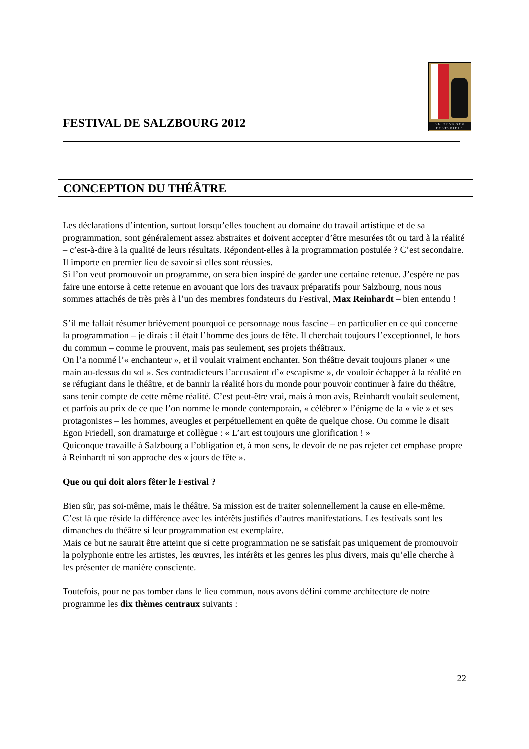FESTIVAL DE SALZBOURG 2012
SALZBVRGER FESTSPIELE
CONCEPTION DU THÉÂTRE
Les déclarations d’intention, surtout lorsqu’elles touchent au domaine du travail artistique et de sa programmation, sont généralement assez abstraites et doivent accepter d’être mesurées tôt ou tard à la réalité – c’est-à-dire à la qualité de leurs résultats. Répondent-elles à la programmation postulée ? C’est secondaire. Il importe en premier lieu de savoir si elles sont réussies.
Si l’on veut promouvoir un programme, on sera bien inspiré de garder une certaine retenue. J’espère ne pas faire une entorse à cette retenue en avouant que lors des travaux préparatifs pour Salzbourg, nous nous sommes attachés de très près à l’un des membres fondateurs du Festival, Max Reinhardt – bien entendu !
S’il me fallait résumer brièvement pourquoi ce personnage nous fascine – en particulier en ce qui concerne la programmation – je dirais : il était l’homme des jours de fête. Il cherchait toujours l’exceptionnel, le hors du commun – comme le prouvent, mais pas seulement, ses projets théâtraux.
On l’a nommé l’« enchanteur », et il voulait vraiment enchanter. Son théâtre devait toujours planer « une main au-dessus du sol ». Ses contradicteurs l’accusaient d’« escapisme », de vouloir échapper à la réalité en se réfugiant dans le théâtre, et de bannir la réalité hors du monde pour pouvoir continuer à faire du théâtre, sans tenir compte de cette même réalité. C’est peut-être vrai, mais à mon avis, Reinhardt voulait seulement, et parfois au prix de ce que l’on nomme le monde contemporain, « célébrer » l’énigme de la « vie » et ses protagonistes – les hommes, aveugles et perpétuellement en quête de quelque chose. Ou comme le disait Egon Friedell, son dramaturge et collègue : « L’art est toujours une glorification ! »
Quiconque travaille à Salzbourg a l’obligation et, à mon sens, le devoir de ne pas rejeter cet emphase propre à Reinhardt ni son approche des « jours de fête ».
Que ou qui doit alors fêter le Festival ?
Bien sûr, pas soi-même, mais le théâtre. Sa mission est de traiter solennellement la cause en elle-même. C’est là que réside la différence avec les intérêts justifiés d’autres manifestations. Les festivals sont les dimanches du théâtre si leur programmation est exemplaire.
Mais ce but ne saurait être atteint que si cette programmation ne se satisfait pas uniquement de promouvoir la polyphonie entre les artistes, les œuvres, les intérêts et les genres les plus divers, mais qu’elle cherche à les présenter de manière consciente.
Toutefois, pour ne pas tomber dans le lieu commun, nous avons défini comme architecture de notre programme les dix thèmes centraux suivants :
22